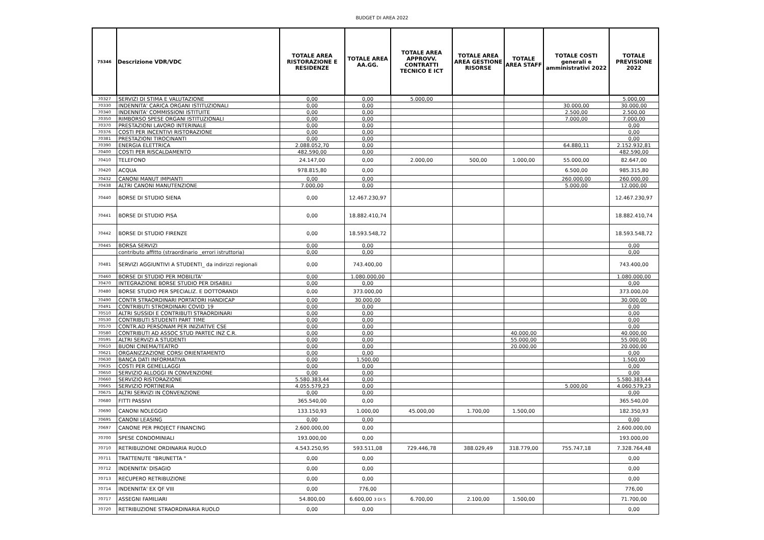BUDGET DI AREA 2022
| 75346 | Descrizione VDR/VDC | TOTALE AREA RISTORAZIONE E RESIDENZE | TOTALE AREA AA.GG. | TOTALE AREA APPROVV. CONTRATTI TECNICO E ICT | TOTALE AREA AREA GESTIONE RISORSE | TOTALE AREA STAFF | TOTALE COSTI generali e amministrativi 2022 | TOTALE PREVISIONE 2022 |
| --- | --- | --- | --- | --- | --- | --- | --- | --- |
| 70327 | SERVIZI DI STIMA E VALUTAZIONE | 0,00 | 0,00 | 5.000,00 | | | | 5.000,00 |
| 70330 | INDENNITA' CARICA ORGANI ISTITUZIONALI | 0,00 | 0,00 | | | | 30.000,00 | 30.000,00 |
| 70340 | INDENNITA' COMMISSIONI ISTITUITE | 0,00 | 0,00 | | | | 2.500,00 | 2.500,00 |
| 70350 | RIMBORSO SPESE ORGANI ISTITUZIONALI | 0,00 | 0,00 | | | | 7.000,00 | 7.000,00 |
| 70370 | PRESTAZIONI LAVORO INTERINALE | 0,00 | 0,00 | | | | | 0,00 |
| 70376 | COSTI PER INCENTIVI RISTORAZIONE | 0,00 | 0,00 | | | | | 0,00 |
| 70381 | PRESTAZIONI TIROCINANTI | 0,00 | 0,00 | | | | | 0,00 |
| 70390 | ENERGIA ELETTRICA | 2.088.052,70 | 0,00 | | | | 64.880,11 | 2.152.932,81 |
| 70400 | COSTI PER RISCALDAMENTO | 482.590,00 | 0,00 | | | | | 482.590,00 |
| 70410 | TELEFONO | 24.147,00 | 0,00 | 2.000,00 | 500,00 | 1.000,00 | 55.000,00 | 82.647,00 |
| 70420 | ACQUA | 978.815,80 | 0,00 | | | | 6.500,00 | 985.315,80 |
| 70432 | CANONI MANUT IMPIANTI | 0,00 | 0,00 | | | | 260.000,00 | 260.000,00 |
| 70438 | ALTRI CANONI MANUTENZIONE | 7.000,00 | 0,00 | | | | 5.000,00 | 12.000,00 |
| 70440 | BORSE DI STUDIO SIENA | 0,00 | 12.467.230,97 | | | | | 12.467.230,97 |
| 70441 | BORSE DI STUDIO PISA | 0,00 | 18.882.410,74 | | | | | 18.882.410,74 |
| 70442 | BORSE DI STUDIO FIRENZE | 0,00 | 18.593.548,72 | | | | | 18.593.548,72 |
| 70445 | BORSA SERVIZI | 0,00 | 0,00 | | | | | 0,00 |
| | contributo affitto (straordinario _errori istruttoria) | 0,00 | 0,00 | | | | | 0,00 |
| 70481 | SERVIZI AGGIUNTIVI A STUDENTI_ da indirizzi regionali | 0,00 | 743.400,00 | | | | | 743.400,00 |
| 70460 | BORSE DI STUDIO PER MOBILITA' | 0,00 | 1.080.000,00 | | | | | 1.080.000,00 |
| 70470 | INTEGRAZIONE BORSE STUDIO PER DISABILI | 0,00 | 0,00 | | | | | 0,00 |
| 70480 | BORSE STUDIO PER SPECIALIZ. E DOTTORANDI | 0,00 | 373.000,00 | | | | | 373.000,00 |
| 70490 | CONTR STRAORDINARI PORTATORI HANDICAP | 0,00 | 30.000,00 | | | | | 30.000,00 |
| 70491 | CONTRIBUTI STRORDINARI COVID_19 | 0,00 | 0,00 | | | | | 0,00 |
| 70510 | ALTRI SUSSIDI E CONTRIBUTI STRAORDINARI | 0,00 | 0,00 | | | | | 0,00 |
| 70530 | CONTRIBUTI STUDENTI PART TIME | 0,00 | 0,00 | | | | | 0,00 |
| 70570 | CONTR.AD PERSONAM PER INIZIATIVE CSE | 0,00 | 0,00 | | | | | 0,00 |
| 70580 | CONTRIBUTI AD ASSOC STUD PARTEC INZ C.R. | 0,00 | 0,00 | | | 40.000,00 | | 40.000,00 |
| 70595 | ALTRI SERVIZI A STUDENTI | 0,00 | 0,00 | | | 55.000,00 | | 55.000,00 |
| 70610 | BUONI CINEMA/TEATRO | 0,00 | 0,00 | | | 20.000,00 | | 20.000,00 |
| 70621 | ORGANIZZAZIONE CORSI ORIENTAMENTO | 0,00 | 0,00 | | | | | 0,00 |
| 70630 | BANCA DATI INFORMATIVA | 0,00 | 1.500,00 | | | | | 1.500,00 |
| 70635 | COSTI PER GEMELLAGGI | 0,00 | 0,00 | | | | | 0,00 |
| 70650 | SERVIZIO ALLOGGI IN CONVENZIONE | 0,00 | 0,00 | | | | | 0,00 |
| 70660 | SERVIZIO RISTORAZIONE | 5.580.383,44 | 0,00 | | | | | 5.580.383,44 |
| 70665 | SERVIZIO PORTINERIA | 4.055.579,23 | 0,00 | | | | 5.000,00 | 4.060.579,23 |
| 70675 | ALTRI SERVIZI IN CONVENZIONE | 0,00 | 0,00 | | | | | 0,00 |
| 70680 | FITTI PASSIVI | 365.540,00 | 0,00 | | | | | 365.540,00 |
| 70690 | CANONI NOLEGGIO | 133.150,93 | 1.000,00 | 45.000,00 | 1.700,00 | 1.500,00 | | 182.350,93 |
| 70695 | CANONI LEASING | 0,00 | 0,00 | | | | | 0,00 |
| 70697 | CANONE PER PROJECT FINANCING | 2.600.000,00 | 0,00 | | | | | 2.600.000,00 |
| 70700 | SPESE CONDOMINIALI | 193.000,00 | 0,00 | | | | | 193.000,00 |
| 70710 | RETRIBUZIONE ORDINARIA RUOLO | 4.543.250,95 | 593.511,08 | 729.446,78 | 388.029,49 | 318.779,00 | 755.747,18 | 7.328.764,48 |
| 70711 | TRATTENUTE "BRUNETTA " | 0,00 | 0,00 | | | | | 0,00 |
| 70712 | INDENNITA' DISAGIO | 0,00 | 0,00 | | | | | 0,00 |
| 70713 | RECUPERO RETRIBUZIONE | 0,00 | 0,00 | | | | | 0,00 |
| 70714 | INDENNITA' EX QF VIII | 0,00 | 776,00 | | | | | 776,00 |
| 70717 | ASSEGNI FAMILIARI | 54.800,00 | 6.600,00 3 DI 5 | 6.700,00 | 2.100,00 | 1.500,00 | | 71.700,00 |
| 70720 | RETRIBUZIONE STRAORDINARIA RUOLO | 0,00 | 0,00 | | | | | 0,00 |